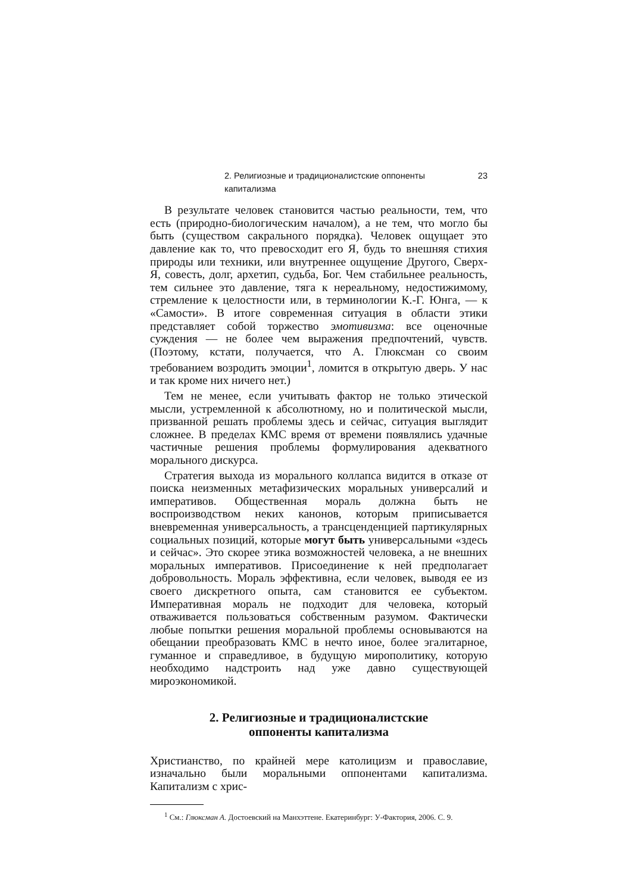2. Религиозные и традиционалистские оппоненты капитализма 23
В результате человек становится частью реальности, тем, что есть (природно-биологическим началом), а не тем, что могло бы быть (существом сакрального порядка). Человек ощущает это давление как то, что превосходит его Я, будь то внешняя стихия природы или техники, или внутреннее ощущение Другого, Сверх-Я, совесть, долг, архетип, судьба, Бог. Чем стабильнее реальность, тем сильнее это давление, тяга к нереальному, недостижимому, стремление к целостности или, в терминологии К.-Г. Юнга, — к «Самости». В итоге современная ситуация в области этики представляет собой торжество эмотивизма: все оценочные суждения — не более чем выражения предпочтений, чувств. (Поэтому, кстати, получается, что А. Глюксман со своим требованием возродить эмоции<sup>1</sup>, ломится в открытую дверь. У нас и так кроме них ничего нет.)
Тем не менее, если учитывать фактор не только этической мысли, устремленной к абсолютному, но и политической мысли, призванной решать проблемы здесь и сейчас, ситуация выглядит сложнее. В пределах КМС время от времени появлялись удачные частичные решения проблемы формулирования адекватного морального дискурса.
Стратегия выхода из морального коллапса видится в отказе от поиска неизменных метафизических моральных универсалий и императивов. Общественная мораль должна быть не воспроизводством неких канонов, которым приписывается вневременная универсальность, а трансценденцией партикулярных социальных позиций, которые могут быть универсальными «здесь и сейчас». Это скорее этика возможностей человека, а не внешних моральных императивов. Присоединение к ней предполагает добровольность. Мораль эффективна, если человек, выводя ее из своего дискретного опыта, сам становится ее субъектом. Императивная мораль не подходит для человека, который отваживается пользоваться собственным разумом. Фактически любые попытки решения моральной проблемы основываются на обещании преобразовать КМС в нечто иное, более эгалитарное, гуманное и справедливое, в будущую мирополитику, которую необходимо надстроить над уже давно существующей мироэкономикой.
2. Религиозные и традиционалистские
оппоненты капитализма
Христианство, по крайней мере католицизм и православие, изначально были моральными оппонентами капитализма. Капитализм с хрис-
<sup>1</sup> См.: Глюксман А. Достоевский на Манхэттене. Екатеринбург: У-Фактория, 2006. С. 9.